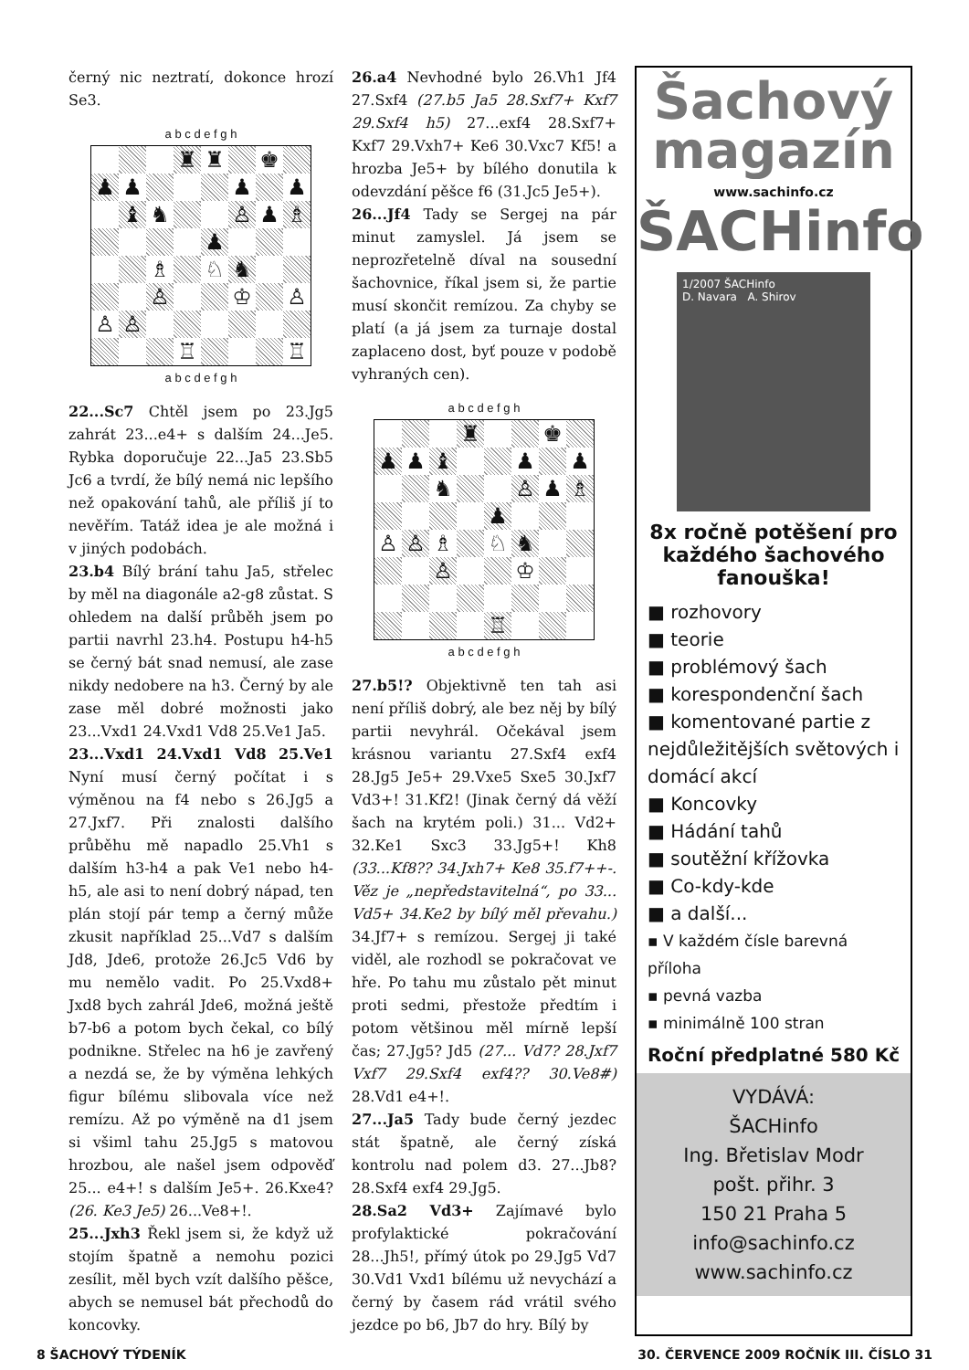černý nic neztratí, dokonce hrozí Se3.
a b c d e f g h
♜
♜
♚
♟
♟
♟
♟
♝
♞
♙
♟
♗
♟
♗
♘
♞
♙
♔
♙
♙
♙
♖
♖
a b c d e f g h
22...Sc7 Chtěl jsem po 23.Jg5 zahrát 23...e4+ s dalším 24...Je5. Rybka doporučuje 22...Ja5 23.Sb5 Jc6 a tvrdí, že bílý nemá nic lepšího než opakování tahů, ale příliš jí to nevěřím. Tatáž idea je ale možná i v jiných podobách.
23.b4 Bílý brání tahu Ja5, střelec by měl na diagonále a2-g8 zůstat. S ohledem na další průběh jsem po partii navrhl 23.h4. Postupu h4-h5 se černý bát snad nemusí, ale zase nikdy nedobere na h3. Černý by ale zase měl dobré možnosti jako 23...Vxd1 24.Vxd1 Vd8 25.Ve1 Ja5.
23...Vxd1 24.Vxd1 Vd8 25.Ve1 Nyní musí černý počítat i s výměnou na f4 nebo s 26.Jg5 a 27.Jxf7. Při znalosti dalšího průběhu mě napadlo 25.Vh1 s dalším h3-h4 a pak Ve1 nebo h4-h5, ale asi to není dobrý nápad, ten plán stojí pár temp a černý může zkusit například 25...Vd7 s dalším Jd8, Jde6, protože 26.Jc5 Vd6 by mu nemělo vadit. Po 25.Vxd8+ Jxd8 bych zahrál Jde6, možná ještě b7-b6 a potom bych čekal, co bílý podnikne. Střelec na h6 je zavřený a nezdá se, že by výměna lehkých figur bílému slibovala více než remízu. Až po výměně na d1 jsem si všiml tahu 25.Jg5 s matovou hrozbou, ale našel jsem odpověď 25... e4+! s dalším Je5+. 26.Kxe4? (26. Ke3 Je5) 26...Ve8+!.
25...Jxh3 Řekl jsem si, že když už stojím špatně a nemohu pozici zesílit, měl bych vzít dalšího pěšce, abych se nemusel bát přechodů do koncovky.
26.a4 Nevhodné bylo 26.Vh1 Jf4 27.Sxf4 (27.b5 Ja5 28.Sxf7+ Kxf7 29.Sxf4 h5) 27...exf4 28.Sxf7+ Kxf7 29.Vxh7+ Ke6 30.Vxc7 Kf5! a hrozba Je5+ by bílého donutila k odevzdání pěšce f6 (31.Jc5 Je5+).
26...Jf4 Tady se Sergej na pár minut zamyslel. Já jsem se neprozřetelně díval na sousední šachovnice, říkal jsem si, že partie musí skončit remízou. Za chyby se platí (a já jsem za turnaje dostal zaplaceno dost, byť pouze v podobě vyhraných cen).
a b c d e f g h
♜
♚
♟
♟
♝
♟
♟
♞
♙
♟
♗
♟
♙
♙
♗
♘
♞
♙
♔
♖
a b c d e f g h
27.b5!? Objektivně ten tah asi není příliš dobrý, ale bez něj by bílý partii nevyhrál. Očekával jsem krásnou variantu 27.Sxf4 exf4 28.Jg5 Je5+ 29.Vxe5 Sxe5 30.Jxf7 Vd3+! 31.Kf2! (Jinak černý dá věží šach na krytém poli.) 31... Vd2+ 32.Ke1 Sxc3 33.Jg5+! Kh8 (33...Kf8?? 34.Jxh7+ Ke8 35.f7++-. Věz je „nepředstavitelná“, po 33... Vd5+ 34.Ke2 by bílý měl převahu.) 34.Jf7+ s remízou. Sergej ji také viděl, ale rozhodl se pokračovat ve hře. Po tahu mu zůstalo pět minut proti sedmi, přestože předtím i potom většinou měl mírně lepší čas; 27.Jg5? Jd5 (27... Vd7? 28.Jxf7 Vxf7 29.Sxf4 exf4?? 30.Ve8#) 28.Vd1 e4+!.
27...Ja5 Tady bude černý jezdec stát špatně, ale černý získá kontrolu nad polem d3. 27...Jb8? 28.Sxf4 exf4 29.Jg5.
28.Sa2 Vd3+ Zajímavé bylo profylaktické pokračování 28...Jh5!, přímý útok po 29.Jg5 Vd7 30.Vd1 Vxd1 bílému už nevychází a černý by časem rád vrátil svého jezdce po b6, Jb7 do hry. Bílý by
Šachový magazín
www.sachinfo.cz
ŠACHinfo
1/2007 ŠACHinfo
D. Navara A. Shirov
8x ročně potěšení pro každého šachového fanouška!
■ rozhovory
■ teorie
■ problémový šach
■ korespondenční šach
■ komentované partie z nejdůležitějších světových i domácí akcí
■ Koncovky
■ Hádání tahů
■ soutěžní křížovka
■ Co-kdy-kde
■ a další...
▪ V každém čísle barevná příloha
▪ pevná vazba
▪ minimálně 100 stran
Roční předplatné 580 Kč
VYDÁVÁ:
ŠACHinfo
Ing. Břetislav Modr
pošt. přihr. 3
150 21 Praha 5
info@sachinfo.cz
www.sachinfo.cz
8 ŠACHOVÝ TÝDENÍK 30. ČERVENCE 2009 ROČNÍK III. ČÍSLO 31